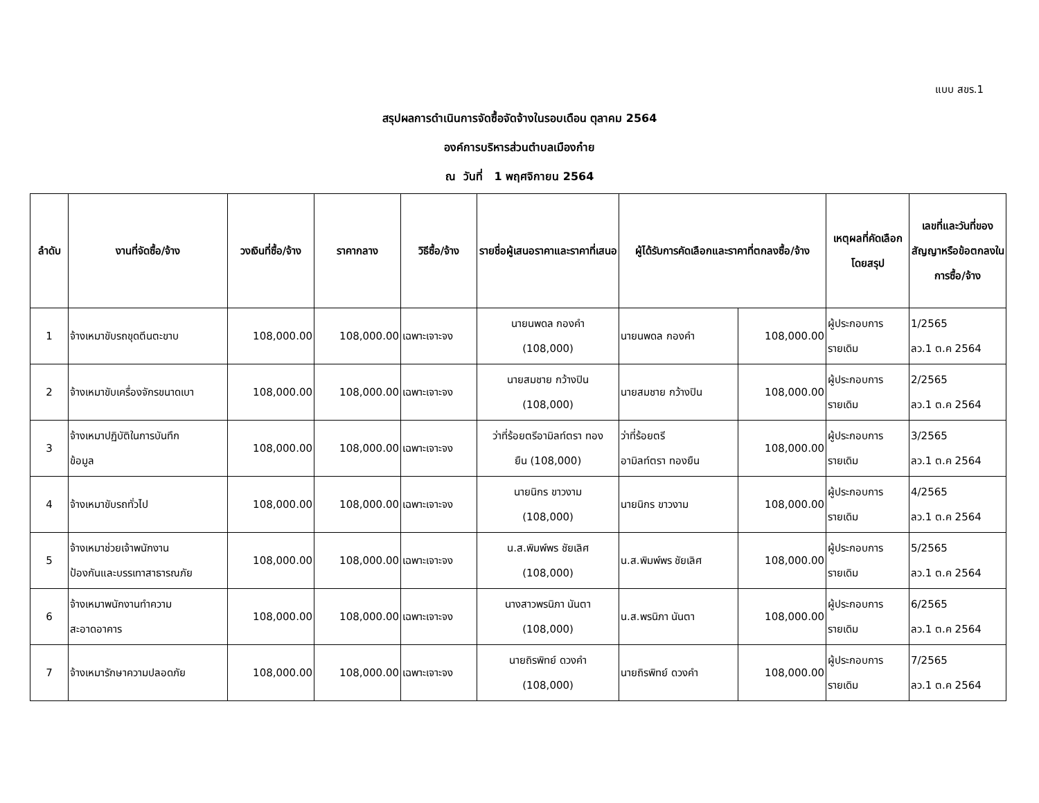แบบ สขร.1
สรุปผลการดำเนินการจัดซื้อจัดจ้างในรอบเดือน ตุลาคม 2564
องค์การบริหารส่วนตำบลเมืองก๋าย
ณ วันที่ 1 พฤศจิกายน 2564
| ลำดับ | งานที่จัดซื้อ/จ้าง | วงเงินที่ซื้อ/จ้าง | ราคากลาง | วิธีซื้อ/จ้าง | รายชื่อผู้เสนอราคาและราคาที่เสนอ | ผู้ได้รับการคัดเลือกและราคาที่ตกลงซื้อ/จ้าง | | เหตุผลที่คัดเลือกโดยสรุป | เลขที่และวันที่ของสัญญาหรือข้อตกลงในการซื้อ/จ้าง |
| --- | --- | --- | --- | --- | --- | --- | --- | --- | --- |
| 1 | จ้างเหมาขับรถขุดตีนตะขาบ | 108,000.00 | 108,000.00 | เฉพาะเจาะจง | นายนพดล กองคำ (108,000) | นายนพดล กองคำ | 108,000.00 | ผู้ประกอบการ รายเดิม | 1/2565 ลว.1 ต.ค 2564 |
| 2 | จ้างเหมาขับเครื่องจักรขนาดเบา | 108,000.00 | 108,000.00 | เฉพาะเจาะจง | นายสมชาย กว้างปิน (108,000) | นายสมชาย กว้างปิน | 108,000.00 | ผู้ประกอบการ รายเดิม | 2/2565 ลว.1 ต.ค 2564 |
| 3 | จ้างเหมาปฏิบัติในการบันทึก ข้อมูล | 108,000.00 | 108,000.00 | เฉพาะเจาะจง | ว่าที่ร้อยตรีอามิลท์ตรา ทอง ยืน (108,000) | ว่าที่ร้อยตรี อามิลท์ตรา ทองยืน | 108,000.00 | ผู้ประกอบการ รายเดิม | 3/2565 ลว.1 ต.ค 2564 |
| 4 | จ้างเหมาขับรถทั่วไป | 108,000.00 | 108,000.00 | เฉพาะเจาะจง | นายนิกร ขาวงาม (108,000) | นายนิกร ขาวงาม | 108,000.00 | ผู้ประกอบการ รายเดิม | 4/2565 ลว.1 ต.ค 2564 |
| 5 | จ้างเหมาช่วยเจ้าพนักงาน ป้องกันและบรรเทาสาธารณภัย | 108,000.00 | 108,000.00 | เฉพาะเจาะจง | น.ส.พิมพ์พร ชัยเลิศ (108,000) | น.ส.พิมพ์พร ชัยเลิศ | 108,000.00 | ผู้ประกอบการ รายเดิม | 5/2565 ลว.1 ต.ค 2564 |
| 6 | จ้างเหมาพนักงานทำความ สะอาดอาคาร | 108,000.00 | 108,000.00 | เฉพาะเจาะจง | นางสาวพรนิภา นันตา (108,000) | น.ส.พรนิภา นันตา | 108,000.00 | ผู้ประกอบการ รายเดิม | 6/2565 ลว.1 ต.ค 2564 |
| 7 | จ้างเหมารักษาความปลอดภัย | 108,000.00 | 108,000.00 | เฉพาะเจาะจง | นายถิรพิทย์ ดวงคำ (108,000) | นายถิรพิทย์ ดวงคำ | 108,000.00 | ผู้ประกอบการ รายเดิม | 7/2565 ลว.1 ต.ค 2564 |